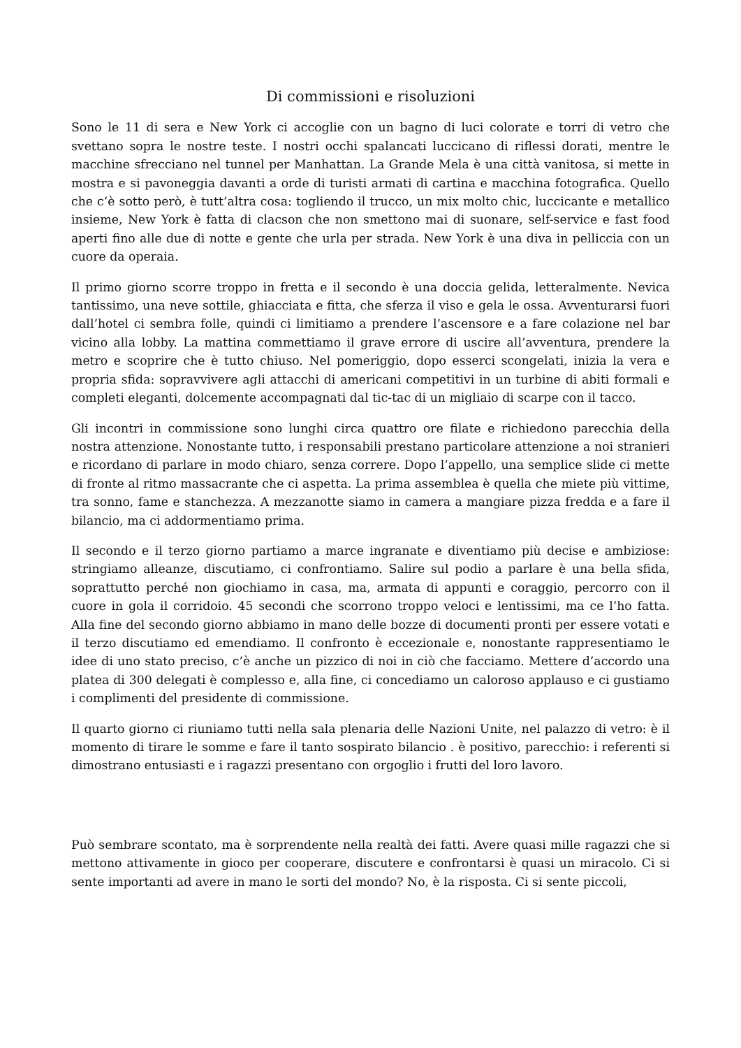Di commissioni e risoluzioni
Sono le 11 di sera e New York ci accoglie con un bagno di luci colorate e torri di vetro che svettano sopra le nostre teste. I nostri occhi spalancati luccicano di riflessi dorati, mentre le macchine sfrecciano nel tunnel per Manhattan. La Grande Mela è una città vanitosa, si mette in mostra e si pavoneggia davanti a orde di turisti armati di cartina e macchina fotografica. Quello che c’è sotto però, è tutt’altra cosa: togliendo il trucco, un mix molto chic, luccicante e metallico insieme, New York è fatta di clacson che non smettono mai di suonare, self-service e fast food aperti fino alle due di notte e gente che urla per strada. New York è una diva in pelliccia con un cuore da operaia.
Il primo giorno scorre troppo in fretta e il secondo è una doccia gelida, letteralmente. Nevica tantissimo, una neve sottile, ghiacciata e fitta, che sferza il viso e gela le ossa. Avventurarsi fuori dall’hotel ci sembra folle, quindi ci limitiamo a prendere l’ascensore e a fare colazione nel bar vicino alla lobby. La mattina commettiamo il grave errore di uscire all’avventura, prendere la metro e scoprire che è tutto chiuso. Nel pomeriggio, dopo esserci scongelati, inizia la vera e propria sfida: sopravvivere agli attacchi di americani competitivi in un turbine di abiti formali e completi eleganti, dolcemente accompagnati dal tic-tac di un migliaio di scarpe con il tacco.
Gli incontri in commissione sono lunghi circa quattro ore filate e richiedono parecchia della nostra attenzione. Nonostante tutto, i responsabili prestano particolare attenzione a noi stranieri e ricordano di parlare in modo chiaro, senza correre. Dopo l’appello, una semplice slide ci mette di fronte al ritmo massacrante che ci aspetta. La prima assemblea è quella che miete più vittime, tra sonno, fame e stanchezza. A mezzanotte siamo in camera a mangiare pizza fredda e a fare il bilancio, ma ci addormentiamo prima.
Il secondo e il terzo giorno partiamo a marce ingranate e diventiamo più decise e ambiziose: stringiamo alleanze, discutiamo, ci confrontiamo. Salire sul podio a parlare è una bella sfida, soprattutto perché non giochiamo in casa, ma, armata di appunti e coraggio, percorro con il cuore in gola il corridoio. 45 secondi che scorrono troppo veloci e lentissimi, ma ce l’ho fatta. Alla fine del secondo giorno abbiamo in mano delle bozze di documenti pronti per essere votati e il terzo discutiamo ed emendiamo. Il confronto è eccezionale e, nonostante rappresentiamo le idee di uno stato preciso, c’è anche un pizzico di noi in ciò che facciamo. Mettere d’accordo una platea di 300 delegati è complesso e, alla fine, ci concediamo un caloroso applauso e ci gustiamo i complimenti del presidente di commissione.
Il quarto giorno ci riuniamo tutti nella sala plenaria delle Nazioni Unite, nel palazzo di vetro: è il momento di tirare le somme e fare il tanto sospirato bilancio . è positivo, parecchio: i referenti si dimostrano entusiasti e i ragazzi presentano con orgoglio i frutti del loro lavoro.
Può sembrare scontato, ma è sorprendente nella realtà dei fatti. Avere quasi mille ragazzi che si mettono attivamente in gioco per cooperare, discutere e confrontarsi è quasi un miracolo. Ci si sente importanti ad avere in mano le sorti del mondo? No, è la risposta. Ci si sente piccoli,